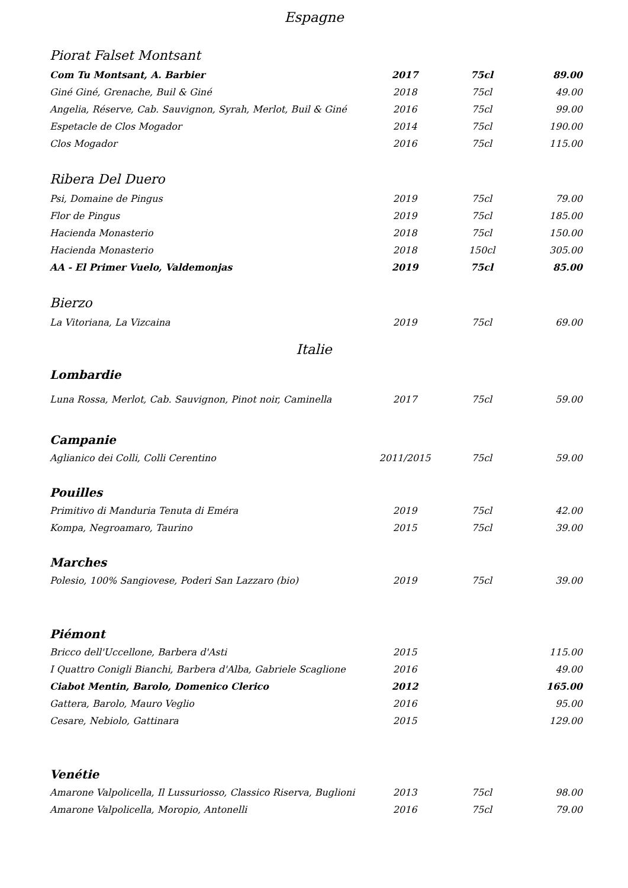Espagne
Piorat Falset Montsant
| Com Tu Montsant, A. Barbier | 2017 | 75cl | 89.00 |
| Giné Giné, Grenache, Buil & Giné | 2018 | 75cl | 49.00 |
| Angelia, Réserve, Cab. Sauvignon, Syrah, Merlot, Buil & Giné | 2016 | 75cl | 99.00 |
| Espetacle de Clos Mogador | 2014 | 75cl | 190.00 |
| Clos Mogador | 2016 | 75cl | 115.00 |
Ribera Del Duero
| Psi, Domaine de Pingus | 2019 | 75cl | 79.00 |
| Flor de Pingus | 2019 | 75cl | 185.00 |
| Hacienda Monasterio | 2018 | 75cl | 150.00 |
| Hacienda Monasterio | 2018 | 150cl | 305.00 |
| AA - El Primer Vuelo, Valdemonjas | 2019 | 75cl | 85.00 |
Bierzo
| La Vitoriana, La Vizcaina | 2019 | 75cl | 69.00 |
Italie
Lombardie
| Luna Rossa, Merlot, Cab. Sauvignon, Pinot noir, Caminella | 2017 | 75cl | 59.00 |
Campanie
| Aglianico dei Colli, Colli Cerentino | 2011/2015 | 75cl | 59.00 |
Pouilles
| Primitivo di Manduria Tenuta di Eméra | 2019 | 75cl | 42.00 |
| Kompa, Negroamaro, Taurino | 2015 | 75cl | 39.00 |
Marches
| Polesio, 100% Sangiovese, Poderi San Lazzaro (bio) | 2019 | 75cl | 39.00 |
Piémont
| Bricco dell'Uccellone, Barbera d'Asti | 2015 | | 115.00 |
| I Quattro Conigli Bianchi, Barbera d'Alba, Gabriele Scaglione | 2016 | | 49.00 |
| Ciabot Mentin, Barolo, Domenico Clerico | 2012 | | 165.00 |
| Gattera, Barolo, Mauro Veglio | 2016 | | 95.00 |
| Cesare, Nebiolo, Gattinara | 2015 | | 129.00 |
Venétie
| Amarone Valpolicella, Il Lussuriosso, Classico Riserva, Buglioni | 2013 | 75cl | 98.00 |
| Amarone Valpolicella, Moropio, Antonelli | 2016 | 75cl | 79.00 |